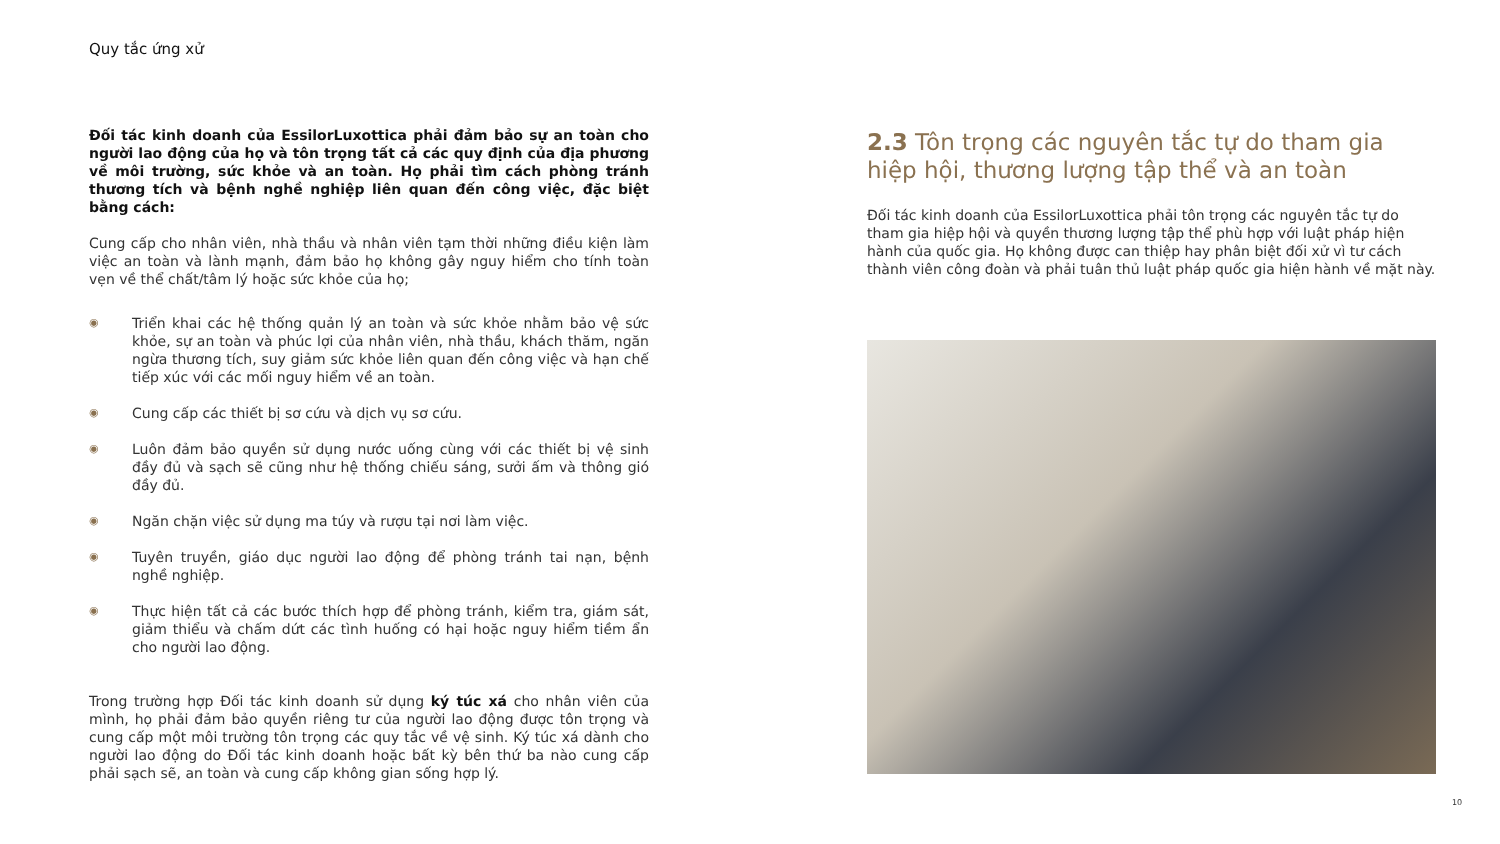Quy tắc ứng xử
Đối tác kinh doanh của EssilorLuxottica phải đảm bảo sự an toàn cho người lao động của họ và tôn trọng tất cả các quy định của địa phương về môi trường, sức khỏe và an toàn. Họ phải tìm cách phòng tránh thương tích và bệnh nghề nghiệp liên quan đến công việc, đặc biệt bằng cách:
Cung cấp cho nhân viên, nhà thầu và nhân viên tạm thời những điều kiện làm việc an toàn và lành mạnh, đảm bảo họ không gây nguy hiểm cho tính toàn vẹn về thể chất/tâm lý hoặc sức khỏe của họ;
◉ Triển khai các hệ thống quản lý an toàn và sức khỏe nhằm bảo vệ sức khỏe, sự an toàn và phúc lợi của nhân viên, nhà thầu, khách thăm, ngăn ngừa thương tích, suy giảm sức khỏe liên quan đến công việc và hạn chế tiếp xúc với các mối nguy hiểm về an toàn.
◉ Cung cấp các thiết bị sơ cứu và dịch vụ sơ cứu.
◉ Luôn đảm bảo quyền sử dụng nước uống cùng với các thiết bị vệ sinh đầy đủ và sạch sẽ cũng như hệ thống chiếu sáng, sưởi ấm và thông gió đầy đủ.
◉ Ngăn chặn việc sử dụng ma túy và rượu tại nơi làm việc.
◉ Tuyên truyền, giáo dục người lao động để phòng tránh tai nạn, bệnh nghề nghiệp.
◉ Thực hiện tất cả các bước thích hợp để phòng tránh, kiểm tra, giám sát, giảm thiểu và chấm dứt các tình huống có hại hoặc nguy hiểm tiềm ẩn cho người lao động.
Trong trường hợp Đối tác kinh doanh sử dụng ký túc xá cho nhân viên của mình, họ phải đảm bảo quyền riêng tư của người lao động được tôn trọng và cung cấp một môi trường tôn trọng các quy tắc về vệ sinh. Ký túc xá dành cho người lao động do Đối tác kinh doanh hoặc bất kỳ bên thứ ba nào cung cấp phải sạch sẽ, an toàn và cung cấp không gian sống hợp lý.
2.3 Tôn trọng các nguyên tắc tự do tham gia hiệp hội, thương lượng tập thể và an toàn
Đối tác kinh doanh của EssilorLuxottica phải tôn trọng các nguyên tắc tự do tham gia hiệp hội và quyền thương lượng tập thể phù hợp với luật pháp hiện hành của quốc gia. Họ không được can thiệp hay phân biệt đối xử vì tư cách thành viên công đoàn và phải tuân thủ luật pháp quốc gia hiện hành về mặt này.
10